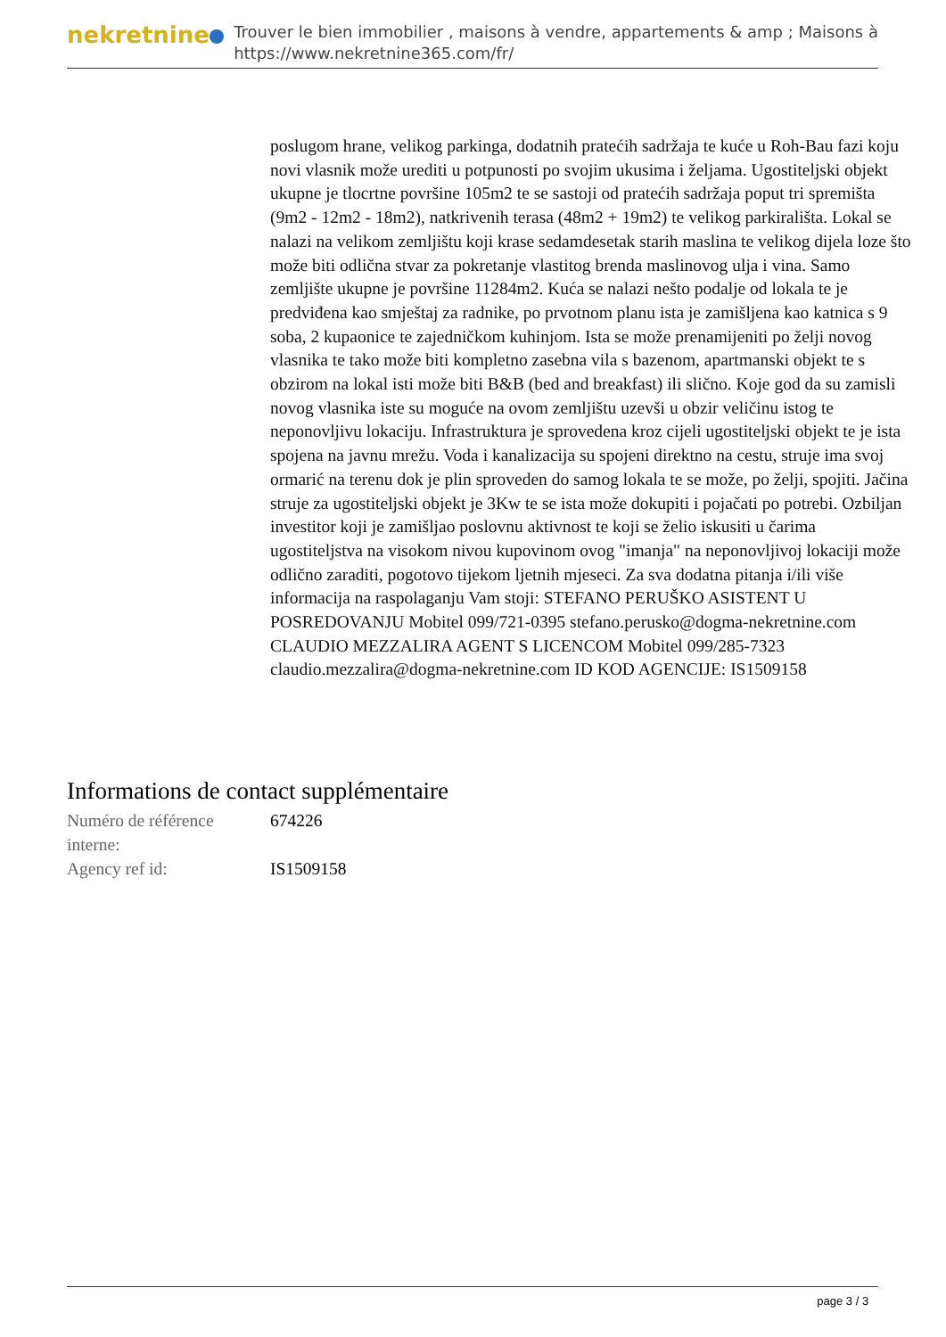nekretnine
Trouver le bien immobilier , maisons à vendre, appartements & amp ; Maisons à
https://www.nekretnine365.com/fr/
poslugom hrane, velikog parkinga, dodatnih pratećih sadržaja te kuće u Roh-Bau fazi koju novi vlasnik može urediti u potpunosti po svojim ukusima i željama. Ugostiteljski objekt ukupne je tlocrtne površine 105m2 te se sastoji od pratećih sadržaja poput tri spremišta (9m2 - 12m2 - 18m2), natkrivenih terasa (48m2 + 19m2) te velikog parkirališta. Lokal se nalazi na velikom zemljištu koji krase sedamdesetak starih maslina te velikog dijela loze što može biti odlična stvar za pokretanje vlastitog brenda maslinovog ulja i vina. Samo zemljište ukupne je površine 11284m2. Kuća se nalazi nešto podalje od lokala te je predviđena kao smještaj za radnike, po prvotnom planu ista je zamišljena kao katnica s 9 soba, 2 kupaonice te zajedničkom kuhinjom. Ista se može prenamijeniti po želji novog vlasnika te tako može biti kompletno zasebna vila s bazenom, apartmanski objekt te s obzirom na lokal isti može biti B&B (bed and breakfast) ili slično. Koje god da su zamisli novog vlasnika iste su moguće na ovom zemljištu uzevši u obzir veličinu istog te neponovljivu lokaciju. Infrastruktura je sprovedena kroz cijeli ugostiteljski objekt te je ista spojena na javnu mrežu. Voda i kanalizacija su spojeni direktno na cestu, struje ima svoj ormarić na terenu dok je plin sproveden do samog lokala te se može, po želji, spojiti. Jačina struje za ugostiteljski objekt je 3Kw te se ista može dokupiti i pojačati po potrebi. Ozbiljan investitor koji je zamišljao poslovnu aktivnost te koji se želio iskusiti u čarima ugostiteljstva na visokom nivou kupovinom ovog "imanja" na neponovljivoj lokaciji može odlično zaraditi, pogotovo tijekom ljetnih mjeseci. Za sva dodatna pitanja i/ili više informacija na raspolaganju Vam stoji: STEFANO PERUŠKO ASISTENT U POSREDOVANJU Mobitel 099/721-0395 stefano.perusko@dogma-nekretnine.com CLAUDIO MEZZALIRA AGENT S LICENCOM Mobitel 099/285-7323 claudio.mezzalira@dogma-nekretnine.com ID KOD AGENCIJE: IS1509158
Informations de contact supplémentaire
| Numéro de référence interne: | 674226 |
| Agency ref id: | IS1509158 |
page 3 / 3